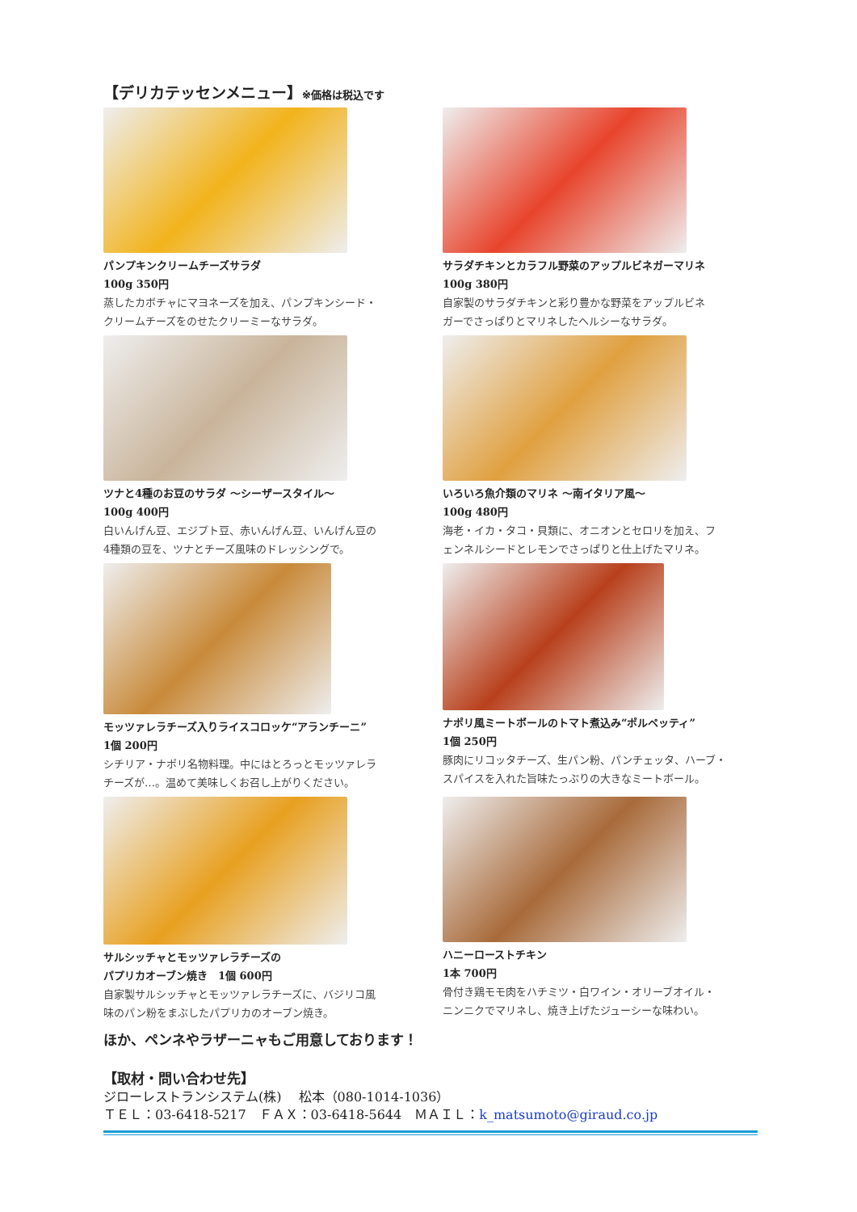【デリカテッセンメニュー】※価格は税込です
パンプキンクリームチーズサラダ
100g 350円
蒸したカボチャにマヨネーズを加え、パンプキンシード・
クリームチーズをのせたクリーミーなサラダ。
サラダチキンとカラフル野菜のアップルビネガーマリネ
100g 380円
自家製のサラダチキンと彩り豊かな野菜をアップルビネ
ガーでさっぱりとマリネしたヘルシーなサラダ。
ツナと4種のお豆のサラダ ～シーザースタイル～
100g 400円
白いんげん豆、エジプト豆、赤いんげん豆、いんげん豆の
4種類の豆を、ツナとチーズ風味のドレッシングで。
いろいろ魚介類のマリネ ～南イタリア風～
100g 480円
海老・イカ・タコ・貝類に、オニオンとセロリを加え、フ
ェンネルシードとレモンでさっぱりと仕上げたマリネ。
モッツァレラチーズ入りライスコロッケ“アランチーニ”
1個 200円
シチリア・ナポリ名物料理。中にはとろっとモッツァレラ
チーズが…。温めて美味しくお召し上がりください。
ナポリ風ミートボールのトマト煮込み“ポルペッティ”
1個 250円
豚肉にリコッタチーズ、生パン粉、パンチェッタ、ハーブ・
スパイスを入れた旨味たっぷりの大きなミートボール。
サルシッチャとモッツァレラチーズの
パプリカオーブン焼き　1個 600円
自家製サルシッチャとモッツァレラチーズに、バジリコ風
味のパン粉をまぶしたパプリカのオーブン焼き。
ハニーローストチキン
1本 700円
骨付き鶏モモ肉をハチミツ・白ワイン・オリーブオイル・
ニンニクでマリネし、焼き上げたジューシーな味わい。
ほか、ペンネやラザーニャもご用意しております！
【取材・問い合わせ先】
ジローレストランシステム(株)　 松本（080-1014-1036）
ＴＥＬ：03-6418-5217　ＦＡＸ：03-6418-5644　ＭＡＩＬ：k_matsumoto@giraud.co.jp